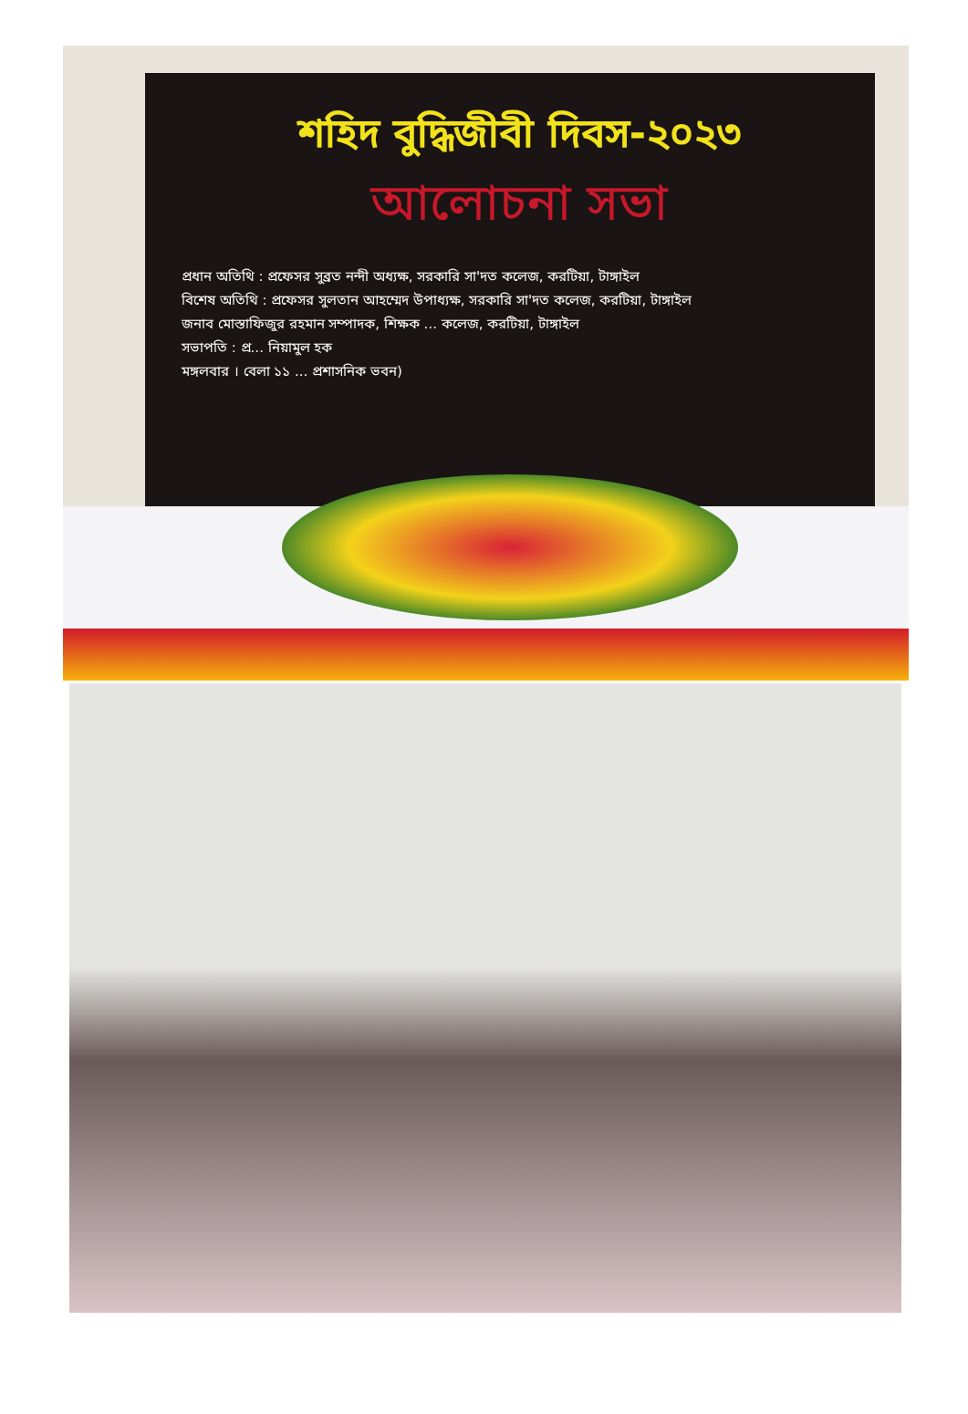শহিদ বুদ্ধিজীবী দিবস-২০২৩
আলোচনা সভা
প্রধান অতিথি : প্রফেসর সুব্রত নন্দী অধ্যক্ষ, সরকারি সা'দত কলেজ, করটিয়া, টাঙ্গাইল
বিশেষ অতিথি : প্রফেসর সুলতান আহম্মেদ উপাধ্যক্ষ, সরকারি সা'দত কলেজ, করটিয়া, টাঙ্গাইল
জনাব মোস্তাফিজুর রহমান সম্পাদক, শিক্ষক ... কলেজ, করটিয়া, টাঙ্গাইল
সভাপতি : প্র... নিয়ামুল হক
মঙ্গলবার । বেলা ১১ ... প্রশাসনিক ভবন)